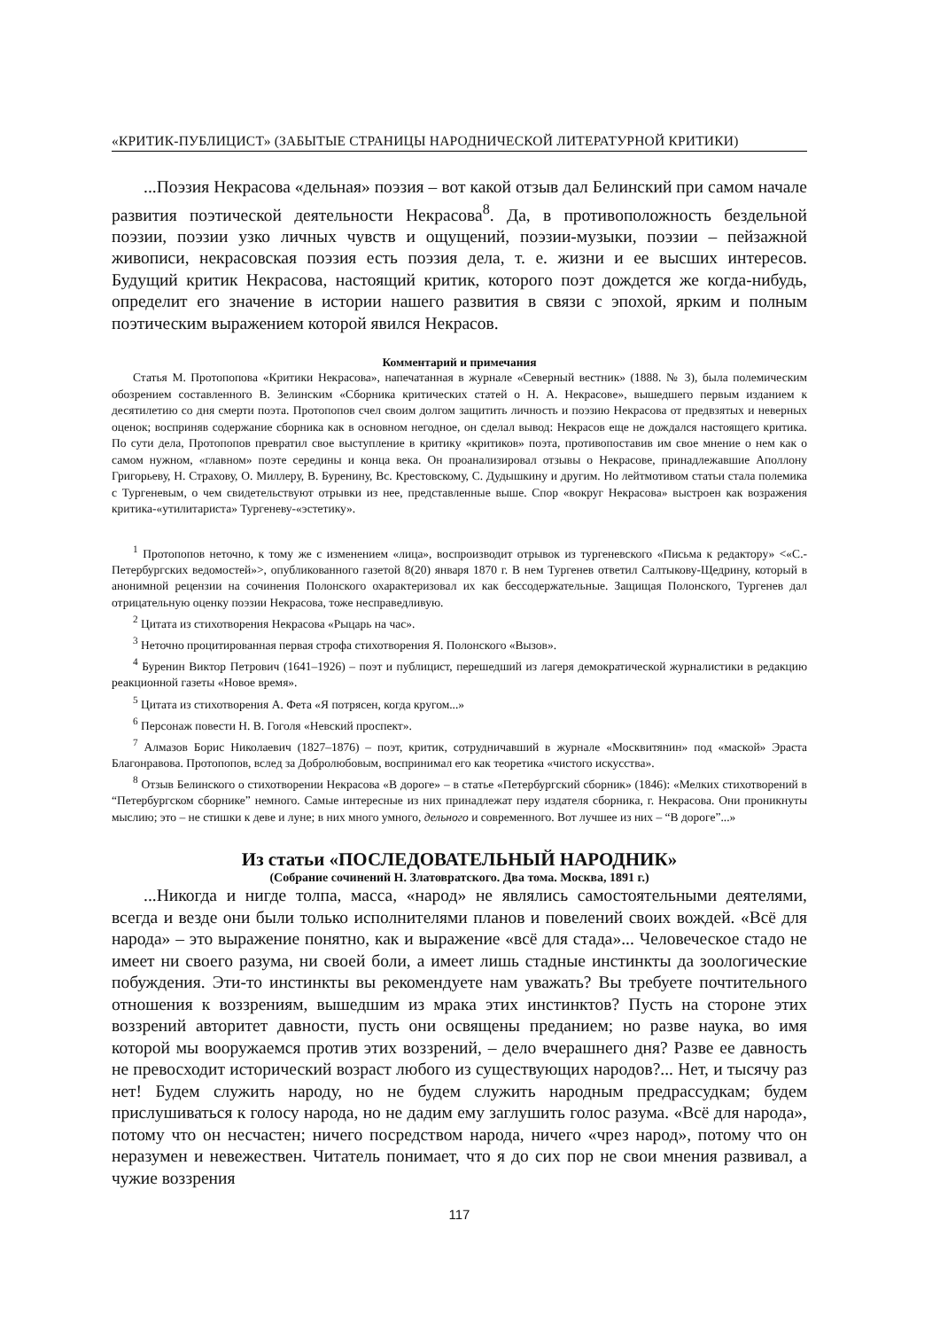«КРИТИК-ПУБЛИЦИСТ» (ЗАБЫТЫЕ СТРАНИЦЫ НАРОДНИЧЕСКОЙ ЛИТЕРАТУРНОЙ КРИТИКИ)
...Поэзия Некрасова «дельная» поэзия – вот какой отзыв дал Белинский при самом начале развития поэтической деятельности Некрасова<sup>8</sup>. Да, в противоположность бездельной поэзии, поэзии узко личных чувств и ощущений, поэзии-музыки, поэзии – пейзажной живописи, некрасовская поэзия есть поэзия дела, т. е. жизни и ее высших интересов. Будущий критик Некрасова, настоящий критик, которого поэт дождется же когда-нибудь, определит его значение в истории нашего развития в связи с эпохой, ярким и полным поэтическим выражением которой явился Некрасов.
Комментарий и примечания
Статья М. Протопопова «Критики Некрасова», напечатанная в журнале «Северный вестник» (1888. № 3), была полемическим обозрением составленного В. Зелинским «Сборника критических статей о Н. А. Некрасове», вышедшего первым изданием к десятилетию со дня смерти поэта. Протопопов счел своим долгом защитить личность и поэзию Некрасова от предвзятых и неверных оценок; восприняв содержание сборника как в основном негодное, он сделал вывод: Некрасов еще не дождался настоящего критика. По сути дела, Протопопов превратил свое выступление в критику «критиков» поэта, противопоставив им свое мнение о нем как о самом нужном, «главном» поэте середины и конца века. Он проанализировал отзывы о Некрасове, принадлежавшие Аполлону Григорьеву, Н. Страхову, О. Миллеру, В. Буренину, Вс. Крестовскому, С. Дудышкину и другим. Но лейтмотивом статьи стала полемика с Тургеневым, о чем свидетельствуют отрывки из нее, представленные выше. Спор «вокруг Некрасова» выстроен как возражения критика-«утилитариста» Тургеневу-«эстетику».
<sup>1</sup> Протопопов неточно, к тому же с изменением «лица», воспроизводит отрывок из тургеневского «Письма к редактору» <«С.-Петербургских ведомостей»>, опубликованного газетой 8(20) января 1870 г. В нем Тургенев ответил Салтыкову-Щедрину, который в анонимной рецензии на сочинения Полонского охарактеризовал их как бессодержательные. Защищая Полонского, Тургенев дал отрицательную оценку поэзии Некрасова, тоже несправедливую.
<sup>2</sup> Цитата из стихотворения Некрасова «Рыцарь на час».
<sup>3</sup> Неточно процитированная первая строфа стихотворения Я. Полонского «Вызов».
<sup>4</sup> Буренин Виктор Петрович (1641–1926) – поэт и публицист, перешедший из лагеря демократической журналистики в редакцию реакционной газеты «Новое время».
<sup>5</sup> Цитата из стихотворения А. Фета «Я потрясен, когда кругом...»
<sup>6</sup> Персонаж повести Н. В. Гоголя «Невский проспект».
<sup>7</sup> Алмазов Борис Николаевич (1827–1876) – поэт, критик, сотрудничавший в журнале «Москвитянин» под «маской» Эраста Благонравова. Протопопов, вслед за Добролюбовым, воспринимал его как теоретика «чистого искусства».
<sup>8</sup> Отзыв Белинского о стихотворении Некрасова «В дороге» – в статье «Петербургский сборник» (1846): «Мелких стихотворений в “Петербургском сборнике” немного. Самые интересные из них принадлежат перу издателя сборника, г. Некрасова. Они проникнуты мыслию; это – не стишки к деве и луне; в них много умного, дельного и современного. Вот лучшее из них – “В дороге”...»
Из статьи «ПОСЛЕДОВАТЕЛЬНЫЙ НАРОДНИК»
(Собрание сочинений Н. Златовратского. Два тома. Москва, 1891 г.)
...Никогда и нигде толпа, масса, «народ» не являлись самостоятельными деятелями, всегда и везде они были только исполнителями планов и повелений своих вождей. «Всё для народа» – это выражение понятно, как и выражение «всё для стада»... Человеческое стадо не имеет ни своего разума, ни своей боли, а имеет лишь стадные инстинкты да зоологические побуждения. Эти-то инстинкты вы рекомендуете нам уважать? Вы требуете почтительного отношения к воззрениям, вышедшим из мрака этих инстинктов? Пусть на стороне этих воззрений авторитет давности, пусть они освящены преданием; но разве наука, во имя которой мы вооружаемся против этих воззрений, – дело вчерашнего дня? Разве ее давность не превосходит исторический возраст любого из существующих народов?... Нет, и тысячу раз нет! Будем служить народу, но не будем служить народным предрассудкам; будем прислушиваться к голосу народа, но не дадим ему заглушить голос разума. «Всё для народа», потому что он несчастен; ничего посредством народа, ничего «чрез народ», потому что он неразумен и невежествен. Читатель понимает, что я до сих пор не свои мнения развивал, а чужие воззрения
117